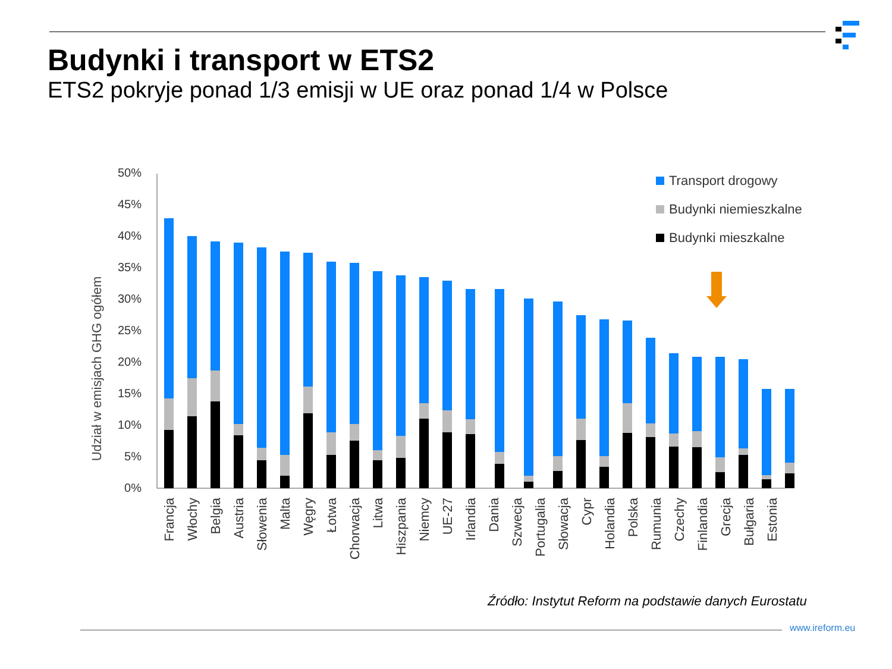Budynki i transport w ETS2
ETS2 pokryje ponad 1/3 emisji w UE oraz ponad 1/4 w Polsce
Udział w emisjach GHG ogółem
50%
45%
40%
35%
30%
25%
20%
15%
10%
5%
0%
Transport drogowy
Budynki niemieszkalne
Budynki mieszkalne
Francja
Włochy
Belgia
Austria
Słowenia
Malta
Węgry
Łotwa
Chorwacja
Litwa
Hiszpania
Niemcy
UE-27
Irlandia
Dania
Szwecja
Portugalia
Słowacja
Cypr
Holandia
Polska
Rumunia
Czechy
Finlandia
Grecja
Bułgaria
Estonia
Źródło: Instytut Reform na podstawie danych Eurostatu
www.ireform.eu